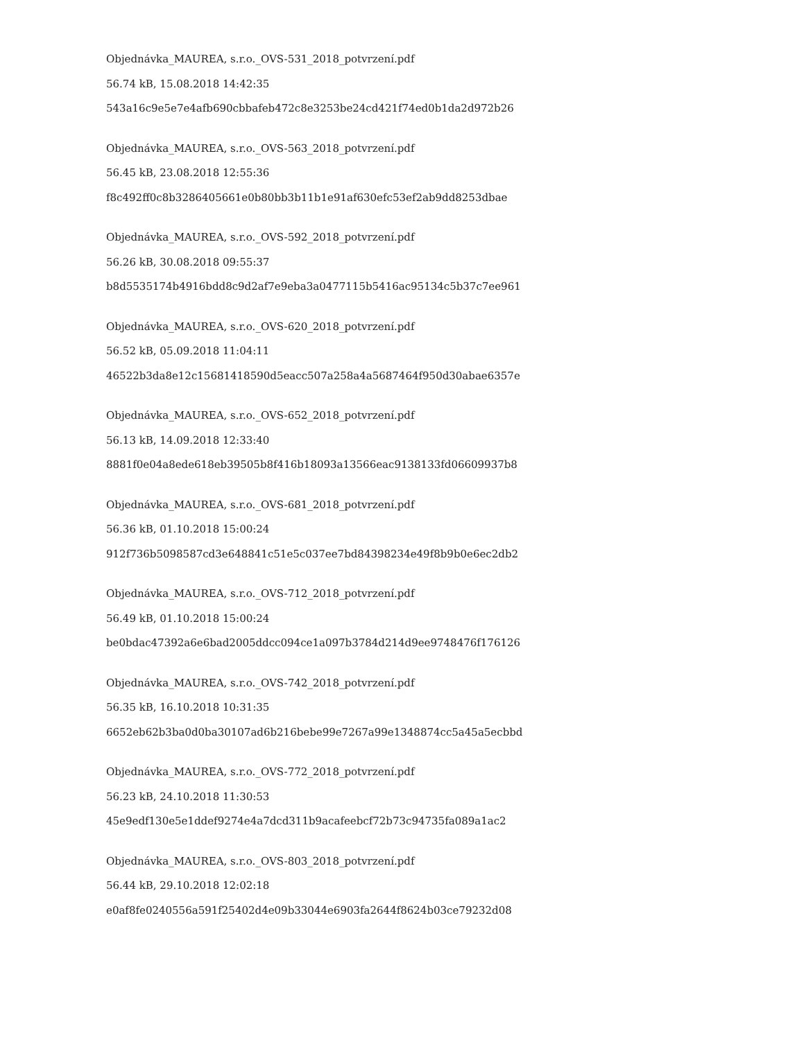Objednávka_MAUREA, s.r.o._OVS-531_2018_potvrzení.pdf
56.74 kB, 15.08.2018 14:42:35
543a16c9e5e7e4afb690cbbafeb472c8e3253be24cd421f74ed0b1da2d972b26
Objednávka_MAUREA, s.r.o._OVS-563_2018_potvrzení.pdf
56.45 kB, 23.08.2018 12:55:36
f8c492ff0c8b3286405661e0b80bb3b11b1e91af630efc53ef2ab9dd8253dbae
Objednávka_MAUREA, s.r.o._OVS-592_2018_potvrzení.pdf
56.26 kB, 30.08.2018 09:55:37
b8d5535174b4916bdd8c9d2af7e9eba3a0477115b5416ac95134c5b37c7ee961
Objednávka_MAUREA, s.r.o._OVS-620_2018_potvrzení.pdf
56.52 kB, 05.09.2018 11:04:11
46522b3da8e12c15681418590d5eacc507a258a4a5687464f950d30abae6357e
Objednávka_MAUREA, s.r.o._OVS-652_2018_potvrzení.pdf
56.13 kB, 14.09.2018 12:33:40
8881f0e04a8ede618eb39505b8f416b18093a13566eac9138133fd06609937b8
Objednávka_MAUREA, s.r.o._OVS-681_2018_potvrzení.pdf
56.36 kB, 01.10.2018 15:00:24
912f736b5098587cd3e648841c51e5c037ee7bd84398234e49f8b9b0e6ec2db2
Objednávka_MAUREA, s.r.o._OVS-712_2018_potvrzení.pdf
56.49 kB, 01.10.2018 15:00:24
be0bdac47392a6e6bad2005ddcc094ce1a097b3784d214d9ee9748476f176126
Objednávka_MAUREA, s.r.o._OVS-742_2018_potvrzení.pdf
56.35 kB, 16.10.2018 10:31:35
6652eb62b3ba0d0ba30107ad6b216bebe99e7267a99e1348874cc5a45a5ecbbd
Objednávka_MAUREA, s.r.o._OVS-772_2018_potvrzení.pdf
56.23 kB, 24.10.2018 11:30:53
45e9edf130e5e1ddef9274e4a7dcd311b9acafeebcf72b73c94735fa089a1ac2
Objednávka_MAUREA, s.r.o._OVS-803_2018_potvrzení.pdf
56.44 kB, 29.10.2018 12:02:18
e0af8fe0240556a591f25402d4e09b33044e6903fa2644f8624b03ce79232d08